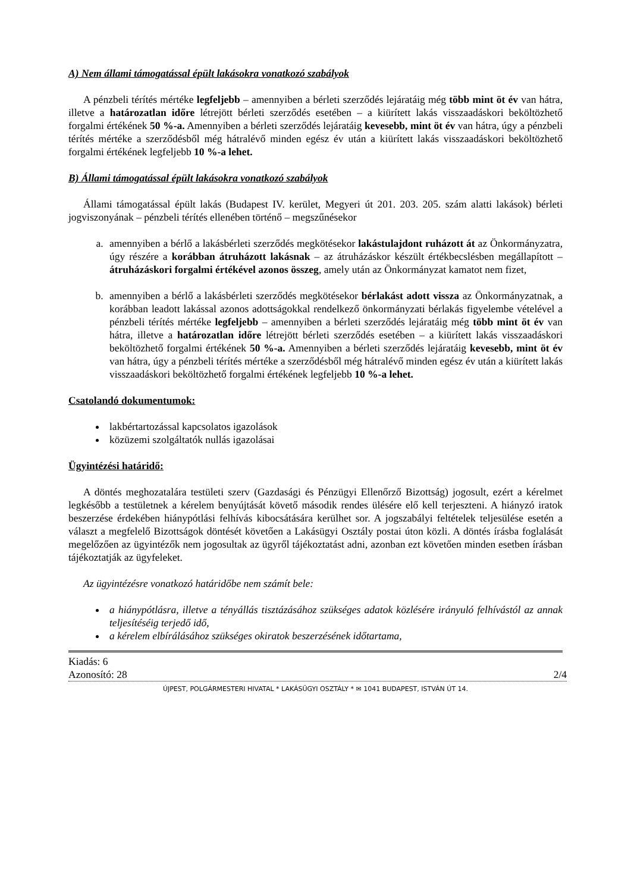A) Nem állami támogatással épült lakásokra vonatkozó szabályok
A pénzbeli térítés mértéke legfeljebb – amennyiben a bérleti szerződés lejáratáig még több mint öt év van hátra, illetve a határozatlan időre létrejött bérleti szerződés esetében – a kiürített lakás visszaadáskori beköltözhető forgalmi értékének 50 %-a. Amennyiben a bérleti szerződés lejáratáig kevesebb, mint öt év van hátra, úgy a pénzbeli térítés mértéke a szerződésből még hátralévő minden egész év után a kiürített lakás visszaadáskori beköltözhető forgalmi értékének legfeljebb 10 %-a lehet.
B) Állami támogatással épült lakásokra vonatkozó szabályok
Állami támogatással épült lakás (Budapest IV. kerület, Megyeri út 201. 203. 205. szám alatti lakások) bérleti jogviszonyának – pénzbeli térítés ellenében történő – megszűnésekor
a. amennyiben a bérlő a lakásbérleti szerződés megkötésekor lakástulajdont ruházott át az Önkormányzatra, úgy részére a korábban átruházott lakásnak – az átruházáskor készült értékbecslésben megállapított – átruházáskori forgalmi értékével azonos összeg, amely után az Önkormányzat kamatot nem fizet,
b. amennyiben a bérlő a lakásbérleti szerződés megkötésekor bérlakást adott vissza az Önkormányzatnak, a korábban leadott lakással azonos adottságokkal rendelkező önkormányzati bérlakás figyelembe vételével a pénzbeli térítés mértéke legfeljebb – amennyiben a bérleti szerződés lejáratáig még több mint öt év van hátra, illetve a határozatlan időre létrejött bérleti szerződés esetében – a kiürített lakás visszaadáskori beköltözhető forgalmi értékének 50 %-a. Amennyiben a bérleti szerződés lejáratáig kevesebb, mint öt év van hátra, úgy a pénzbeli térítés mértéke a szerződésből még hátralévő minden egész év után a kiürített lakás visszaadáskori beköltözhető forgalmi értékének legfeljebb 10 %-a lehet.
Csatolandó dokumentumok:
lakbértartozással kapcsolatos igazolások
közüzemi szolgáltatók nullás igazolásai
Ügyintézési határidő:
A döntés meghozatalára testületi szerv (Gazdasági és Pénzügyi Ellenőrző Bizottság) jogosult, ezért a kérelmet legkésőbb a testületnek a kérelem benyújtását követő második rendes ülésére elő kell terjeszteni. A hiányzó iratok beszerzése érdekében hiánypótlási felhívás kibocsátására kerülhet sor. A jogszabályi feltételek teljesülése esetén a választ a megfelelő Bizottságok döntését követően a Lakásügyi Osztály postai úton közli. A döntés írásba foglalását megelőzően az ügyintézők nem jogosultak az ügyről tájékoztatást adni, azonban ezt követően minden esetben írásban tájékoztatják az ügyfeleket.
Az ügyintézésre vonatkozó határidőbe nem számít bele:
a hiánypótlásra, illetve a tényállás tisztázásához szükséges adatok közlésére irányuló felhívástól az annak teljesítéséig terjedő idő,
a kérelem elbírálásához szükséges okiratok beszerzésének időtartama,
Kiadás: 6
Azonosító: 28 2/4
ÚJPEST, POLGÁRMESTERI HIVATAL * LAKÁSÜGYI OSZTÁLY * ✉ 1041 BUDAPEST, ISTVÁN ÚT 14.